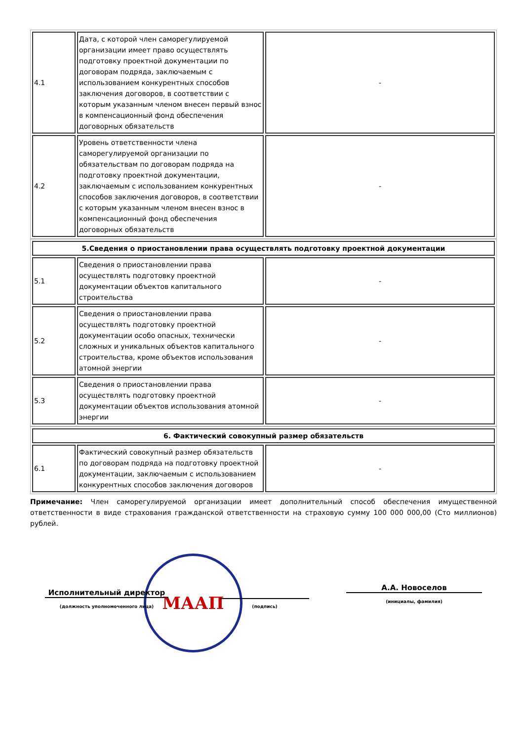| 4.1 | Дата, с которой член саморегулируемой организации имеет право осуществлять подготовку проектной документации по договорам подряда, заключаемым с использованием конкурентных способов заключения договоров, в соответствии с которым указанным членом внесен первый взнос в компенсационный фонд обеспечения договорных обязательств | - |
| 4.2 | Уровень ответственности члена саморегулируемой организации по обязательствам по договорам подряда на подготовку проектной документации, заключаемым с использованием конкурентных способов заключения договоров, в соответствии с которым указанным членом внесен взнос в компенсационный фонд обеспечения договорных обязательств | - |
| 5.Сведения о приостановлении права осуществлять подготовку проектной документации | | |
| 5.1 | Сведения о приостановлении права осуществлять подготовку проектной документации объектов капитального строительства | - |
| 5.2 | Сведения о приостановлении права осуществлять подготовку проектной документации особо опасных, технически сложных и уникальных объектов капитального строительства, кроме объектов использования атомной энергии | - |
| 5.3 | Сведения о приостановлении права осуществлять подготовку проектной документации объектов использования атомной энергии | - |
| 6. Фактический совокупный размер обязательств | | |
| 6.1 | Фактический совокупный размер обязательств по договорам подряда на подготовку проектной документации, заключаемым с использованием конкурентных способов заключения договоров | - |
Примечание: Член саморегулируемой организации имеет дополнительный способ обеспечения имущественной ответственности в виде страхования гражданской ответственности на страховую сумму 100 000 000,00 (Сто миллионов) рублей.
МААП
Исполнительный директор
А.А. Новоселов
(должность уполномоченного лица)
(подпись)
(инициалы, фамилия)